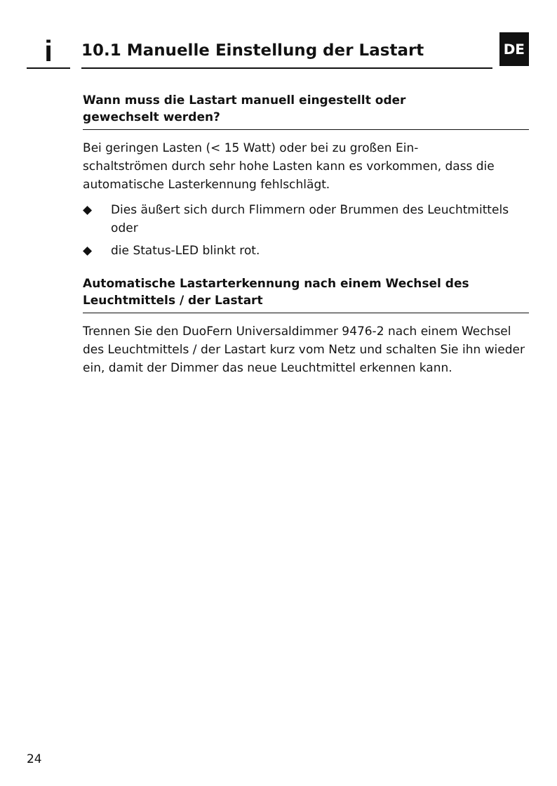i
10.1 Manuelle Einstellung der Lastart
DE
Wann muss die Lastart manuell eingestellt oder
gewechselt werden?
Bei geringen Lasten (< 15 Watt) oder bei zu großen Ein-
schaltströmen durch sehr hohe Lasten kann es vorkommen, dass die automatische Lasterkennung fehlschlägt.
◆ Dies äußert sich durch Flimmern oder Brummen des Leuchtmittels
oder
◆ die Status-LED blinkt rot.
Automatische Lastarterkennung nach einem Wechsel des Leuchtmittels / der Lastart
Trennen Sie den DuoFern Universaldimmer 9476-2 nach einem Wechsel des Leuchtmittels / der Lastart kurz vom Netz und schalten Sie ihn wieder ein, damit der Dimmer das neue Leuchtmittel erkennen kann.
24